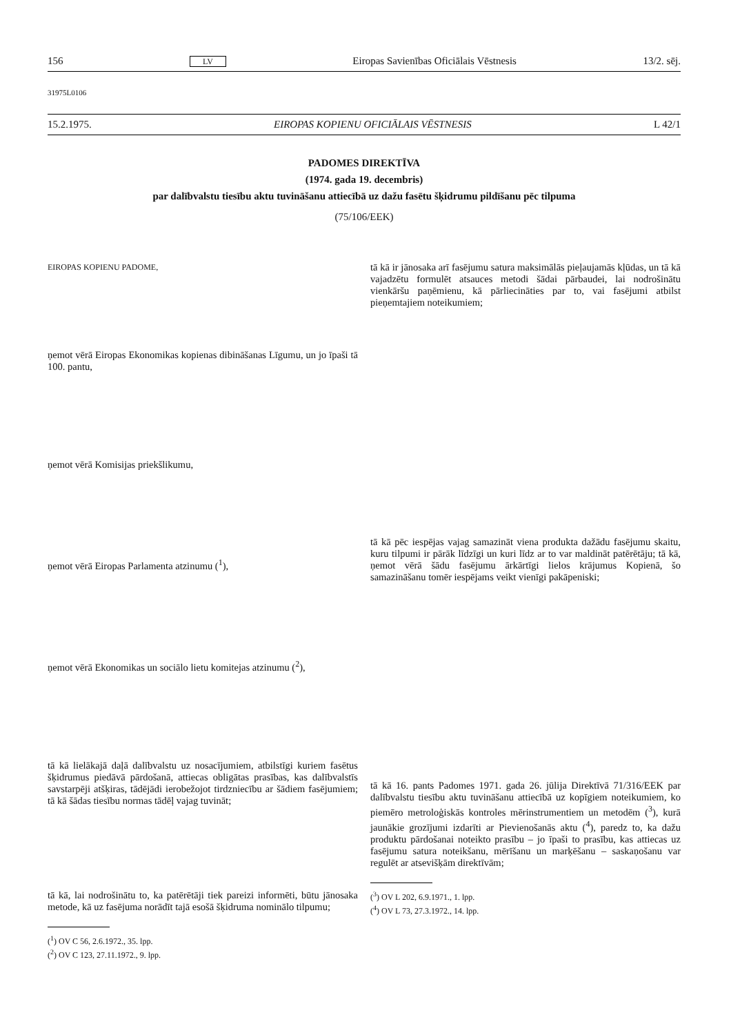156 LV Eiropas Savienības Oficiālais Vēstnesis 13/2. sēj.
31975L0106
15.2.1975. EIROPAS KOPIENU OFICIĀLAIS VĒSTNESIS L 42/1
PADOMES DIREKTĪVA
(1974. gada 19. decembris)
par dalībvalstu tiesību aktu tuvināšanu attiecībā uz dažu fasētu šķidrumu pildīšanu pēc tilpuma
(75/106/EEK)
EIROPAS KOPIENU PADOME,
ņemot vērā Eiropas Ekonomikas kopienas dibināšanas Līgumu, un jo īpaši tā 100. pantu,
ņemot vērā Komisijas priekšlikumu,
ņemot vērā Eiropas Parlamenta atzinumu (<sup>1</sup>),
ņemot vērā Ekonomikas un sociālo lietu komitejas atzinumu (<sup>2</sup>),
tā kā lielākajā daļā dalībvalstu uz nosacījumiem, atbilstīgi kuriem fasētus šķidrumus piedāvā pārdošanā, attiecas obligātas prasības, kas dalībvalstīs savstarpēji atšķiras, tādējādi ierobežojot tirdzniecību ar šādiem fasējumiem; tā kā šādas tiesību normas tādēļ vajag tuvināt;
tā kā, lai nodrošinātu to, ka patērētāji tiek pareizi informēti, būtu jānosaka metode, kā uz fasējuma norādīt tajā esošā šķidruma nominālo tilpumu;
(<sup>1</sup>) OV C 56, 2.6.1972., 35. lpp.
(<sup>2</sup>) OV C 123, 27.11.1972., 9. lpp.
tā kā ir jānosaka arī fasējumu satura maksimālās pieļaujamās kļūdas, un tā kā vajadzētu formulēt atsauces metodi šādai pārbaudei, lai nodrošinātu vienkāršu paņēmienu, kā pārliecināties par to, vai fasējumi atbilst pieņemtajiem noteikumiem;
tā kā pēc iespējas vajag samazināt viena produkta dažādu fasējumu skaitu, kuru tilpumi ir pārāk līdzīgi un kuri līdz ar to var maldināt patērētāju; tā kā, ņemot vērā šādu fasējumu ārkārtīgi lielos krājumus Kopienā, šo samazināšanu tomēr iespējams veikt vienīgi pakāpeniski;
tā kā 16. pants Padomes 1971. gada 26. jūlija Direktīvā 71/316/EEK par dalībvalstu tiesību aktu tuvināšanu attiecībā uz kopīgiem noteikumiem, ko piemēro metroloģiskās kontroles mērinstrumentiem un metodēm (<sup>3</sup>), kurā jaunākie grozījumi izdarīti ar Pievienošanās aktu (<sup>4</sup>), paredz to, ka dažu produktu pārdošanai noteikto prasību – jo īpaši to prasību, kas attiecas uz fasējumu satura noteikšanu, mērīšanu un marķēšanu – saskaņošanu var regulēt ar atsevišķām direktīvām;
(<sup>3</sup>) OV L 202, 6.9.1971., 1. lpp.
(<sup>4</sup>) OV L 73, 27.3.1972., 14. lpp.